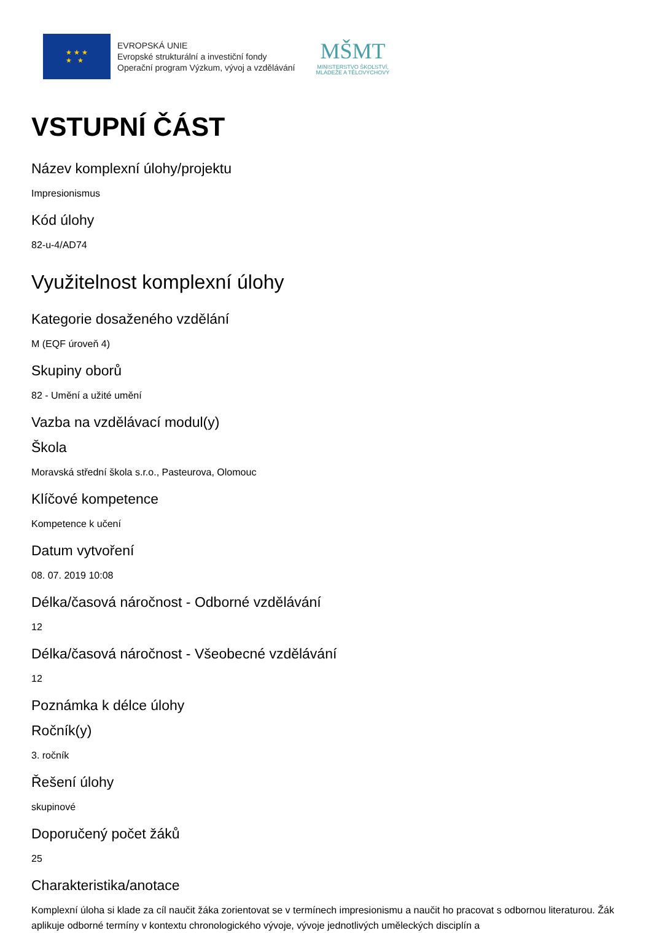★ ★ ★
★ ★
EVROPSKÁ UNIE
Evropské strukturální a investiční fondy
Operační program Výzkum, vývoj a vzdělávání
MŠMT
MINISTERSTVO ŠKOLSTVÍ,
MLÁDEŽE A TĚLOVÝCHOVY
VSTUPNÍ ČÁST
Název komplexní úlohy/projektu
Impresionismus
Kód úlohy
82-u-4/AD74
Využitelnost komplexní úlohy
Kategorie dosaženého vzdělání
M (EQF úroveň 4)
Skupiny oborů
82 - Umění a užité umění
Vazba na vzdělávací modul(y)
Škola
Moravská střední škola s.r.o., Pasteurova, Olomouc
Klíčové kompetence
Kompetence k učení
Datum vytvoření
08. 07. 2019 10:08
Délka/časová náročnost - Odborné vzdělávání
12
Délka/časová náročnost - Všeobecné vzdělávání
12
Poznámka k délce úlohy
Ročník(y)
3. ročník
Řešení úlohy
skupinové
Doporučený počet žáků
25
Charakteristika/anotace
Komplexní úloha si klade za cíl naučit žáka zorientovat se v termínech impresionismu a naučit ho pracovat s odbornou literaturou. Žák aplikuje odborné termíny v kontextu chronologického vývoje, vývoje jednotlivých uměleckých disciplín a